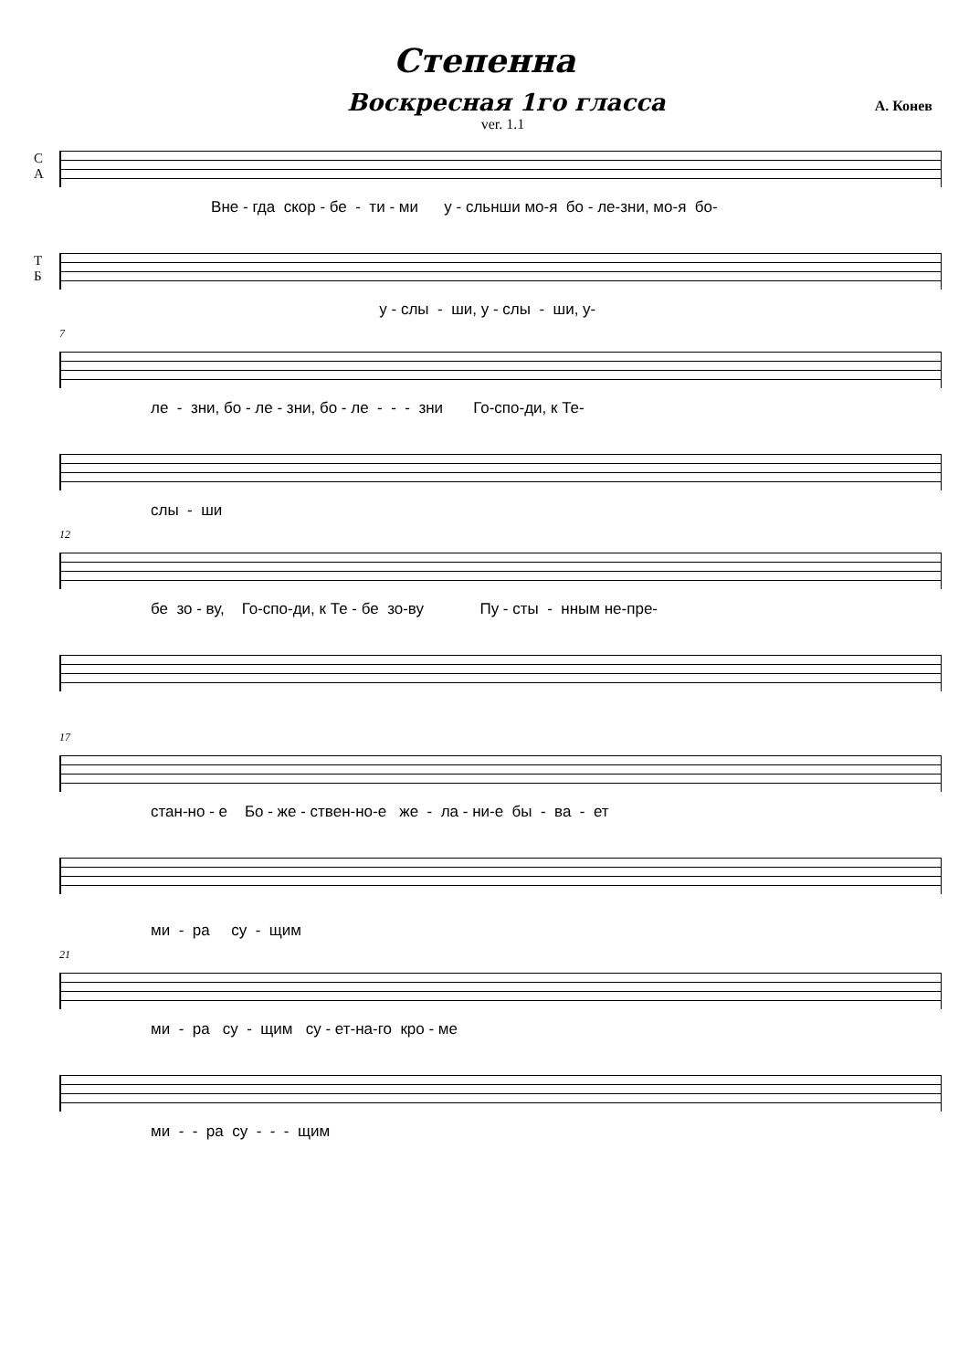Степенна
Воскресная 1го гласса
А. Конев
ver. 1.1
С
А
Вне - гда скор - бе - ти - ми у - сльнши мо-я бо - ле-зни, мо-я бо-
Т
Б
у - слы - ши, у - слы - ши, у-
7
ле - зни, бо - ле - зни, бо - ле - - - зни Го-спо-ди, к Те-
слы - ши
12
бе зо - ву, Го-спо-ди, к Те - бе зо-ву Пу - сты - нным не-пре-
17
стан-но - е Бо - же - ствен-но-е же - ла - ни-е бы - ва - ет
ми - ра су - щим
21
ми - ра су - щим су - ет-на-го кро - ме
ми - - ра су - - - щим